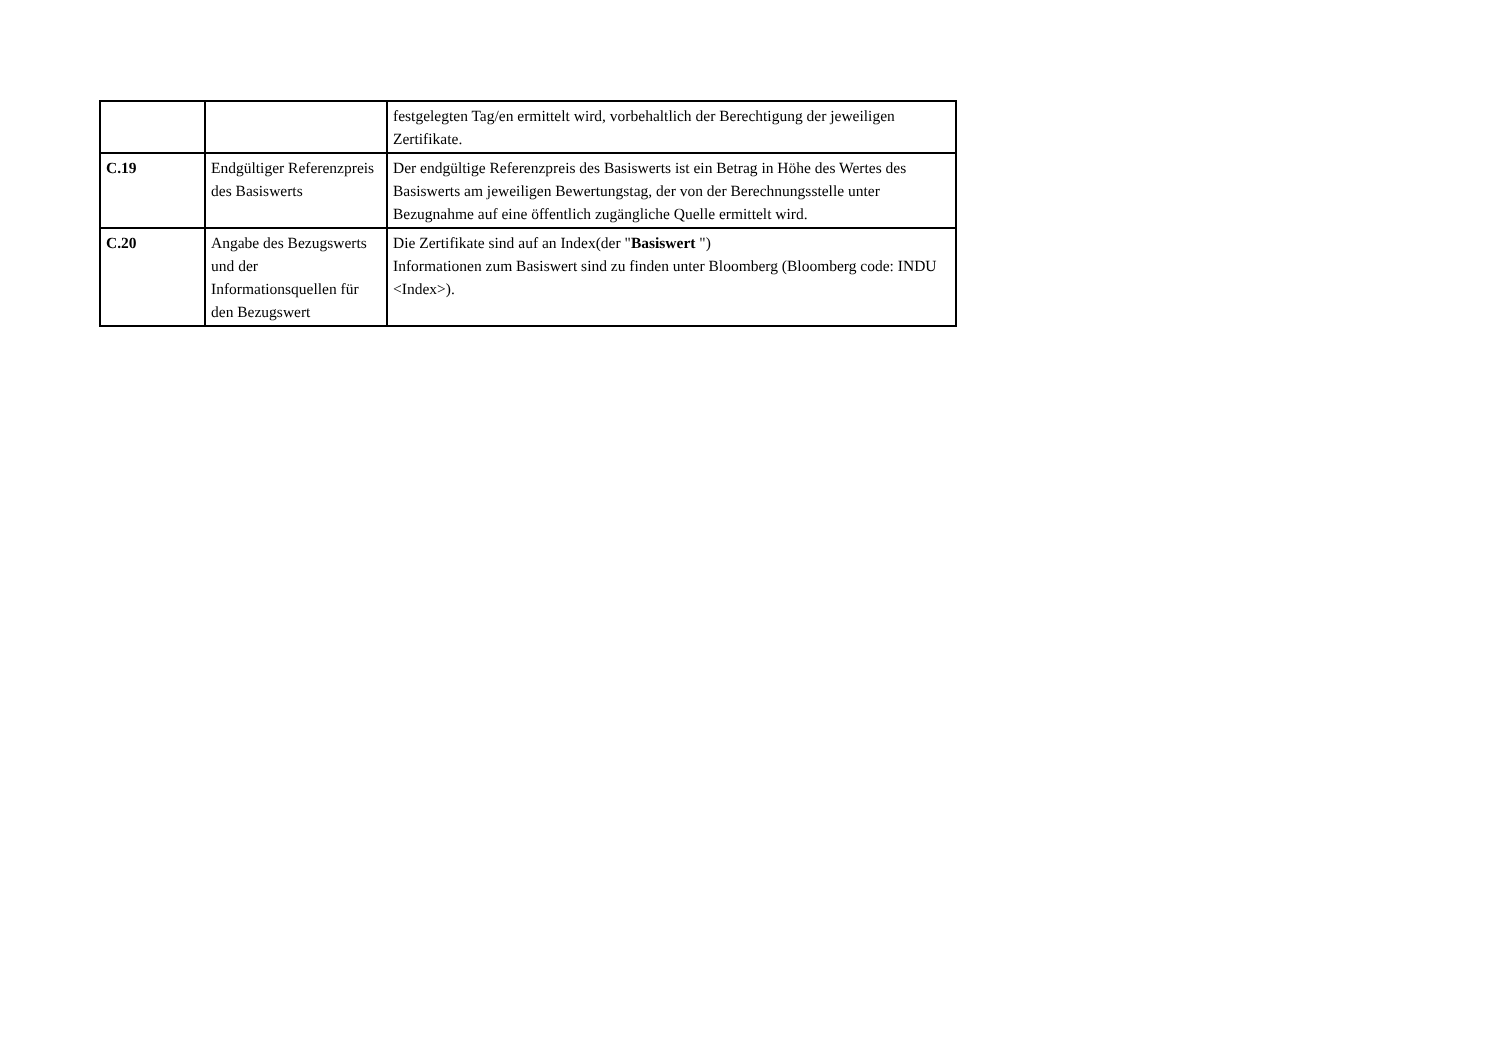| | | festgelegten Tag/en ermittelt wird, vorbehaltlich der Berechtigung der jeweiligen Zertifikate. |
| C.19 | Endgültiger Referenzpreis des Basiswerts | Der endgültige Referenzpreis des Basiswerts ist ein Betrag in Höhe des Wertes des Basiswerts am jeweiligen Bewertungstag, der von der Berechnungsstelle unter Bezugnahme auf eine öffentlich zugängliche Quelle ermittelt wird. |
| C.20 | Angabe des Bezugswerts und der Informationsquellen für den Bezugswert | Die Zertifikate sind auf an Index(der " Basiswert ") Informationen zum Basiswert sind zu finden unter Bloomberg (Bloomberg code: INDU <Index>). |